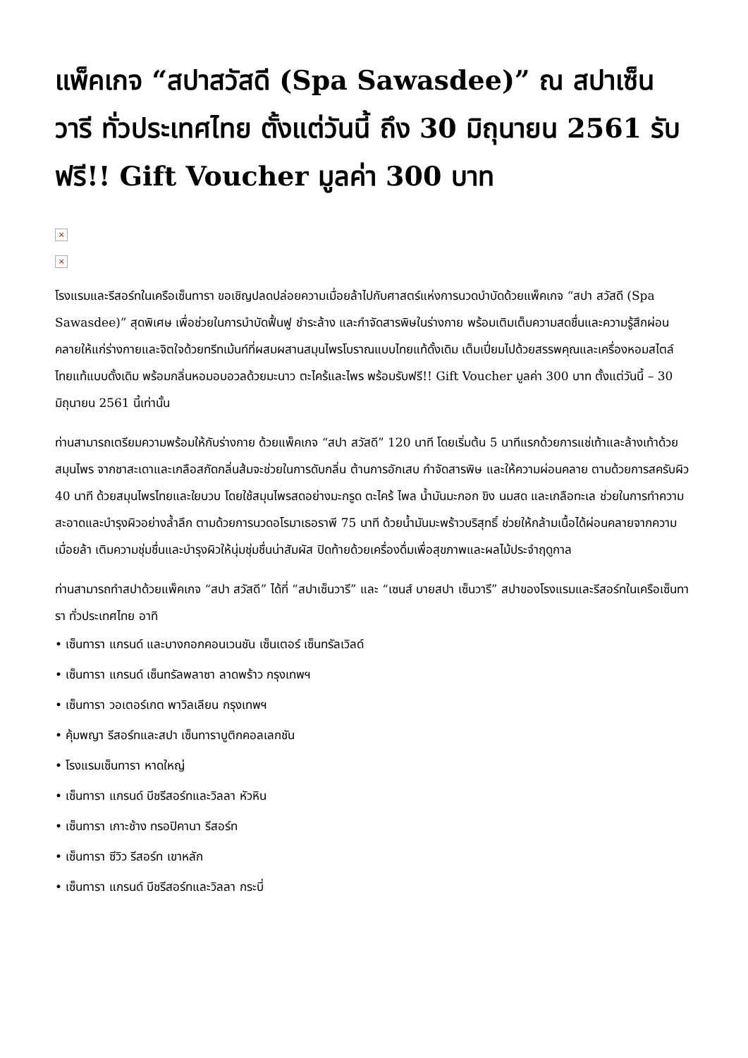แพ็คเกจ “สปาสวัสดี (Spa Sawasdee)” ณ สปาเซ็นวารี ทั่วประเทศไทย ตั้งแต่วันนี้ ถึง 30 มิถุนายน 2561 รับฟรี!! Gift Voucher มูลค่า 300 บาท
×
×
โรงแรมและรีสอร์ทในเครือเซ็นทารา ขอเชิญปลดปล่อยความเมื่อยล้าไปกับศาสตร์แห่งการนวดบำบัดด้วยแพ็คเกจ “สปา สวัสดี (Spa Sawasdee)” สุดพิเศษ เพื่อช่วยในการบำบัดฟื้นฟู ชำระล้าง และกำจัดสารพิษในร่างกาย พร้อมเติมเต็มความสดชื่นและความรู้สึกผ่อนคลายให้แก่ร่างกายและจิตใจด้วยทรีทเม้นท์ที่ผสมผสานสมุนไพรโบราณแบบไทยแท้ดั้งเดิม เต็มเปี่ยมไปด้วยสรรพคุณและเครื่องหอมสไตล์ไทยแท้แบบดั้งเดิม พร้อมกลิ่นหอมอบอวลด้วยมะนาว ตะไคร้และไพร พร้อมรับฟรี!! Gift Voucher มูลค่า 300 บาท ตั้งแต่วันนี้ – 30 มิถุนายน 2561 นี้เท่านั้น
ท่านสามารถเตรียมความพร้อมให้กับร่างกาย ด้วยแพ็คเกจ “สปา สวัสดี” 120 นาที โดยเริ่มต้น 5 นาทีแรกด้วยการแช่เท้าและล้างเท้าด้วยสมุนไพร จากชาสะเดาและเกลือสกัดกลิ่นส้มจะช่วยในการดับกลิ่น ต้านการอักเสบ กำจัดสารพิษ และให้ความผ่อนคลาย ตามด้วยการสครับผิว 40 นาที ด้วยสมุนไพรไทยและใยบวบ โดยใช้สมุนไพรสดอย่างมะกรูด ตะไคร้ ไพล น้ำมันมะกอก ขิง นมสด และเกลือทะเล ช่วยในการทำความสะอาดและบำรุงผิวอย่างล้ำลึก ตามด้วยการนวดอโรมาเธอราพี 75 นาที ด้วยน้ำมันมะพร้าวบริสุทธิ์ ช่วยให้กล้ามเนื้อได้ผ่อนคลายจากความเมื่อยล้า เติมความชุ่มชื่นและบำรุงผิวให้นุ่มชุ่มชื่นน่าสัมผัส ปิดท้ายด้วยเครื่องดื่มเพื่อสุขภาพและผลไม้ประจำฤดูกาล
ท่านสามารถทำสปาด้วยแพ็คเกจ “สปา สวัสดี” ได้ที่ “สปาเซ็นวารี” และ “เซนส์ บายสปา เซ็นวารี” สปาของโรงแรมและรีสอร์ทในเครือเซ็นทารา ทั่วประเทศไทย อาทิ
• เซ็นทารา แกรนด์ และบางกอกคอนเวนชัน เซ็นเตอร์ เซ็นทรัลเวิลด์
• เซ็นทารา แกรนด์ เซ็นทรัลพลาซา ลาดพร้าว กรุงเทพฯ
• เซ็นทารา วอเตอร์เกต พาวิลเลียน กรุงเทพฯ
• คุ้มพญา รีสอร์ทและสปา เซ็นทาราบูติกคอลเลกชัน
• โรงแรมเซ็นทารา หาดใหญ่
• เซ็นทารา แกรนด์ บีชรีสอร์ทและวิลลา หัวหิน
• เซ็นทารา เกาะช้าง ทรอปิคานา รีสอร์ท
• เซ็นทารา ซีวิว รีสอร์ท เขาหลัก
• เซ็นทารา แกรนด์ บีชรีสอร์ทและวิลลา กระบี่